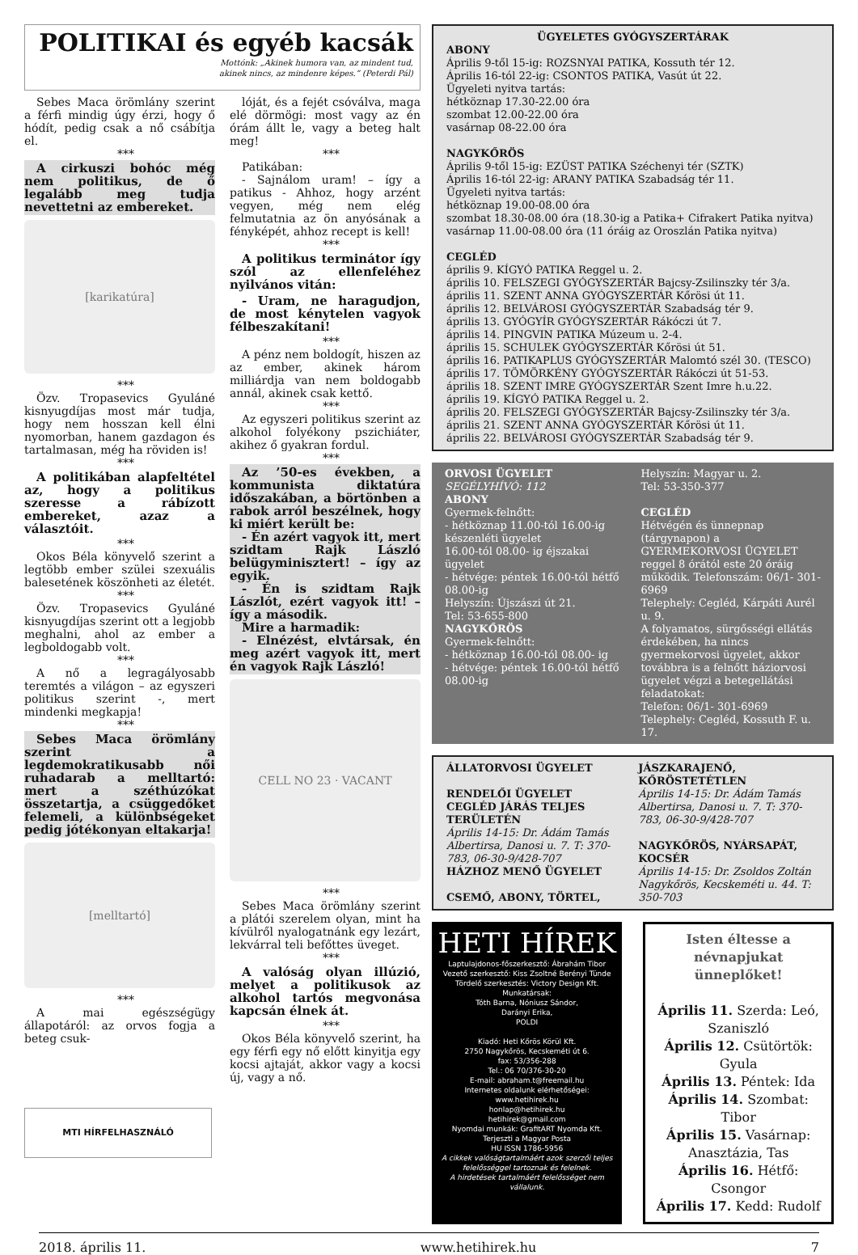POLITIKAI és egyéb kacsák
Mottónk: „Akinek humora van, az mindent tud,
akinek nincs, az mindenre képes.” (Peterdi Pál)
Sebes Maca örömlány szerint a férfi mindig úgy érzi, hogy ő hódít, pedig csak a nő csábítja el.
***
A cirkuszi bohóc még nem politikus, de ő legalább meg tudja nevettetni az embereket.
[karikatúra]
***
Özv. Tropasevics Gyuláné kisnyugdíjas most már tudja, hogy nem hosszan kell élni nyomorban, hanem gazdagon és tartalmasan, még ha röviden is!
***
A politikában alapfeltétel az, hogy a politikus szeresse a rábízott embereket, azaz a választóit.
***
Okos Béla könyvelő szerint a legtöbb ember szülei szexuális balesetének köszönheti az életét.
***
Özv. Tropasevics Gyuláné kisnyugdíjas szerint ott a legjobb meghalni, ahol az ember a legboldogabb volt.
***
A nő a legragályosabb teremtés a világon – az egyszeri politikus szerint -, mert mindenki megkapja!
***
Sebes Maca örömlány szerint a legdemokratikusabb női ruhadarab a melltartó: mert a széthúzókat összetartja, a csüggedőket felemeli, a különbségeket pedig jótékonyan eltakarja!
[melltartó]
***
A mai egészségügy állapotáról: az orvos fogja a beteg csuk-
lóját, és a fejét csóválva, maga elé dörmögi: most vagy az én órám állt le, vagy a beteg halt meg!
***
Patikában:
- Sajnálom uram! – így a patikus - Ahhoz, hogy arzént vegyen, még nem elég felmutatnia az ön anyósának a fényképét, ahhoz recept is kell!
***
A politikus terminátor így szól az ellenfeléhez nyilvános vitán:
- Uram, ne haragudjon, de most kénytelen vagyok félbeszakítani!
***
A pénz nem boldogít, hiszen az az ember, akinek három milliárdja van nem boldogabb annál, akinek csak kettő.
***
Az egyszeri politikus szerint az alkohol folyékony pszichiáter, akihez ő gyakran fordul.
***
Az ’50-es években, a kommunista diktatúra időszakában, a börtönben a rabok arról beszélnek, hogy ki miért került be:
- Én azért vagyok itt, mert szidtam Rajk László belügyminisztert! – így az egyik.
- Én is szidtam Rajk Lászlót, ezért vagyok itt! – így a második.
Mire a harmadik:
- Elnézést, elvtársak, én meg azért vagyok itt, mert én vagyok Rajk László!
CELL NO 23 · VACANT
***
Sebes Maca örömlány szerint a plátói szerelem olyan, mint ha kívülről nyalogatnánk egy lezárt, lekvárral teli befőttes üveget.
***
A valóság olyan illúzió, melyet a politikusok az alkohol tartós megvonása kapcsán élnek át.
***
Okos Béla könyvelő szerint, ha egy férfi egy nő előtt kinyitja egy kocsi ajtaját, akkor vagy a kocsi új, vagy a nő.
MTI HÍRFELHASZNÁLÓ
ÜGYELETES GYÓGYSZERTÁRAK
ABONY
Április 9-től 15-ig: ROZSNYAI PATIKA, Kossuth tér 12.
Április 16-tól 22-ig: CSONTOS PATIKA, Vasút út 22.
Ügyeleti nyitva tartás:
hétköznap 17.30-22.00 óra
szombat 12.00-22.00 óra
vasárnap 08-22.00 óra
NAGYKŐRÖS
Április 9-től 15-ig: EZÜST PATIKA Széchenyi tér (SZTK)
Április 16-tól 22-ig: ARANY PATIKA Szabadság tér 11.
Ügyeleti nyitva tartás:
hétköznap 19.00-08.00 óra
szombat 18.30-08.00 óra (18.30-ig a Patika+ Cifrakert Patika nyitva)
vasárnap 11.00-08.00 óra (11 óráig az Oroszlán Patika nyitva)
CEGLÉD
április 9. KÍGYÓ PATIKA Reggel u. 2.
április 10. FELSZEGI GYÓGYSZERTÁR Bajcsy-Zsilinszky tér 3/a.
április 11. SZENT ANNA GYÓGYSZERTÁR Kőrösi út 11.
április 12. BELVÁROSI GYÓGYSZERTÁR Szabadság tér 9.
április 13. GYÓGYÍR GYÓGYSZERTÁR Rákóczi út 7.
április 14. PINGVIN PATIKA Múzeum u. 2-4.
április 15. SCHULEK GYÓGYSZERTÁR Kőrösi út 51.
április 16. PATIKAPLUS GYÓGYSZERTÁR Malomtó szél 30. (TESCO)
április 17. TÖMÖRKÉNY GYÓGYSZERTÁR Rákóczi út 51-53.
április 18. SZENT IMRE GYÓGYSZERTÁR Szent Imre h.u.22.
április 19. KÍGYÓ PATIKA Reggel u. 2.
április 20. FELSZEGI GYÓGYSZERTÁR Bajcsy-Zsilinszky tér 3/a.
április 21. SZENT ANNA GYÓGYSZERTÁR Kőrösi út 11.
április 22. BELVÁROSI GYÓGYSZERTÁR Szabadság tér 9.
ORVOSI ÜGYELET
SEGÉLYHÍVÓ: 112
ABONY
Gyermek-felnőtt:
- hétköznap 11.00-tól 16.00-ig készenléti ügyelet
16.00-tól 08.00- ig éjszakai ügyelet
- hétvége: péntek 16.00-tól hétfő 08.00-ig
Helyszín: Újszászi út 21.
Tel: 53-655-800
NAGYKŐRÖS
Gyermek-felnőtt:
- hétköznap 16.00-tól 08.00- ig
- hétvége: péntek 16.00-tól hétfő 08.00-ig
Helyszín: Magyar u. 2.
Tel: 53-350-377
CEGLÉD
Hétvégén és ünnepnap (tárgynapon) a GYERMEKORVOSI ÜGYELET reggel 8 órától este 20 óráig működik. Telefonszám: 06/1- 301-6969
Telephely: Cegléd, Kárpáti Aurél u. 9.
A folyamatos, sürgősségi ellátás érdekében, ha nincs gyermekorvosi ügyelet, akkor továbbra is a felnőtt háziorvosi ügyelet végzi a betegellátási feladatokat:
Telefon: 06/1- 301-6969
Telephely: Cegléd, Kossuth F. u. 17.
ÁLLATORVOSI ÜGYELET
RENDELŐI ÜGYELET CEGLÉD JÁRÁS TELJES TERÜLETÉN
Április 14-15: Dr. Ádám Tamás Albertirsa, Danosi u. 7. T: 370-783, 06-30-9/428-707
HÁZHOZ MENŐ ÜGYELET
CSEMŐ, ABONY, TÖRTEL,
JÁSZKARAJENŐ, KŐRÖSTETÉTLEN
Április 14-15: Dr. Ádám Tamás Albertirsa, Danosi u. 7. T: 370-783, 06-30-9/428-707
NAGYKŐRÖS, NYÁRSAPÁT, KOCSÉR
Április 14-15: Dr. Zsoldos Zoltán Nagykőrös, Kecskeméti u. 44. T: 350-703
HETI HÍREK
Laptulajdonos-főszerkesztő: Ábrahám Tibor
Vezető szerkesztő: Kiss Zsoltné Berényi Tünde
Tördelő szerkesztés: Victory Design Kft.
Munkatársak:
Tóth Barna, Nóniusz Sándor,
Darányi Erika,
POLDI
Kiadó: Heti Kőrös Körül Kft.
2750 Nagykőrös, Kecskeméti út 6.
fax: 53/356-288
Tel.: 06 70/376-30-20
E-mail: abraham.t@freemail.hu
Internetes oldalunk elérhetőségei:
www.hetihirek.hu
honlap@hetihirek.hu
hetihirek@gmail.com
Nyomdai munkák: GrafitART Nyomda Kft.
Terjeszti a Magyar Posta
HU ISSN 1786-5956
A cikkek valóságtartalmáért azok szerzői teljes felelősséggel tartoznak és felelnek.
A hirdetések tartalmáért felelősséget nem vállalunk.
Isten éltesse a névnapjukat ünneplőket!
Április 11. Szerda: Leó, Szaniszló
Április 12. Csütörtök: Gyula
Április 13. Péntek: Ida
Április 14. Szombat: Tibor
Április 15. Vasárnap: Anasztázia, Tas
Április 16. Hétfő: Csongor
Április 17. Kedd: Rudolf
2018. április 11. www.hetihirek.hu 7